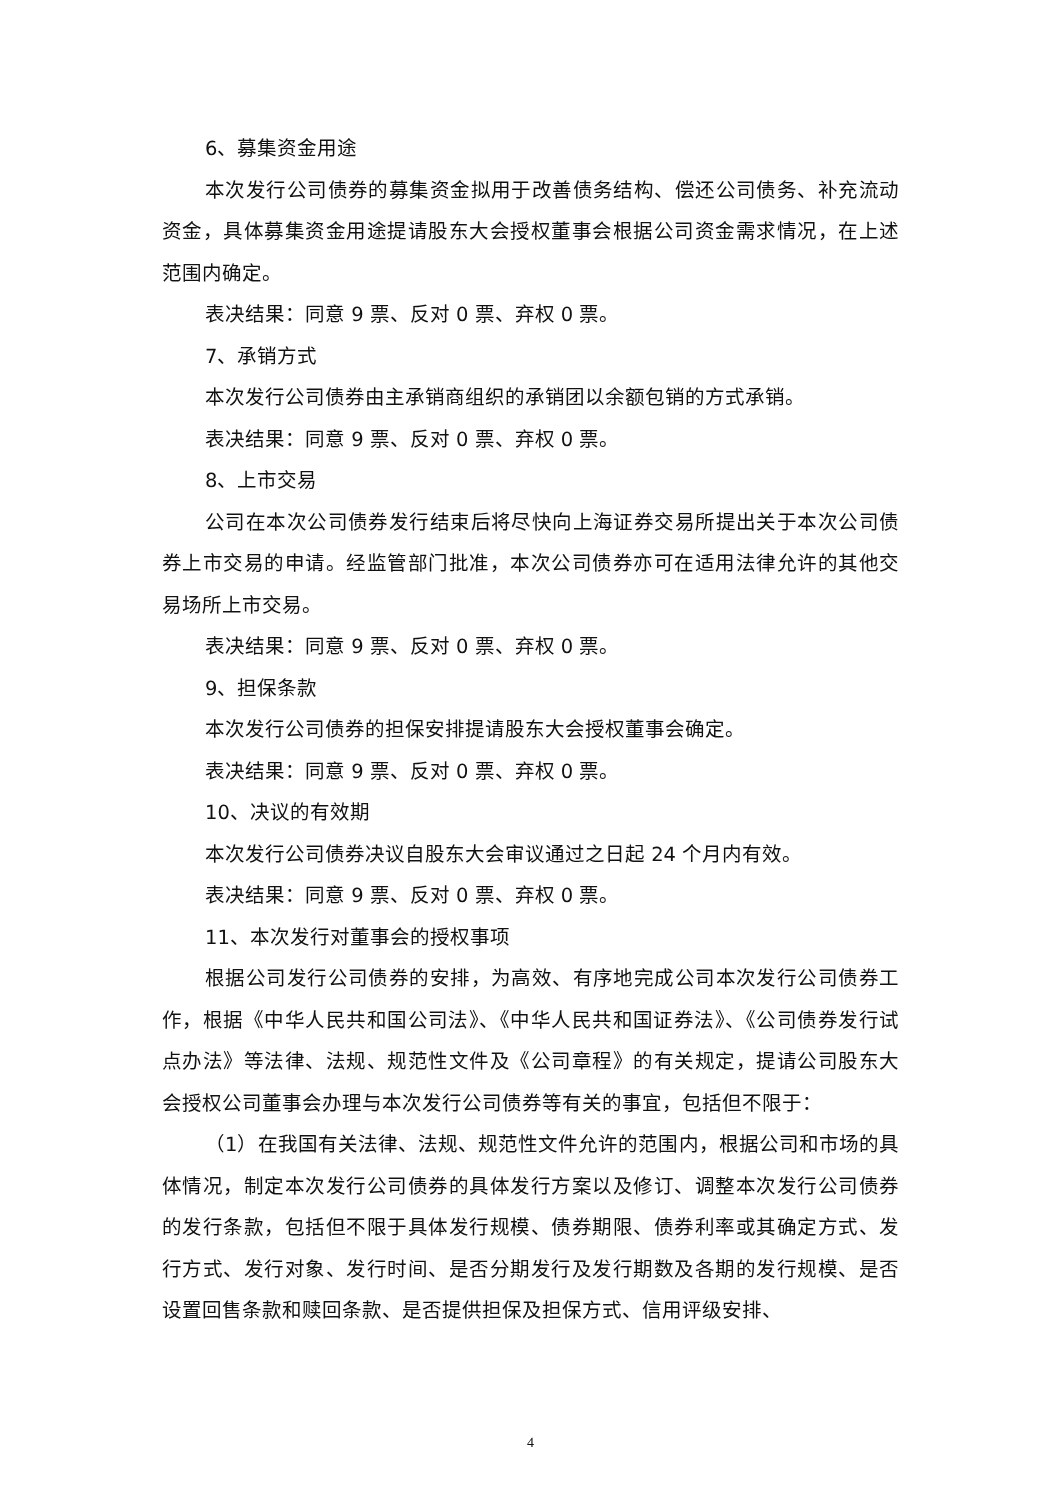6、募集资金用途
本次发行公司债券的募集资金拟用于改善债务结构、偿还公司债务、补充流动资金，具体募集资金用途提请股东大会授权董事会根据公司资金需求情况，在上述范围内确定。
表决结果：同意 9 票、反对 0 票、弃权 0 票。
7、承销方式
本次发行公司债券由主承销商组织的承销团以余额包销的方式承销。
表决结果：同意 9 票、反对 0 票、弃权 0 票。
8、上市交易
公司在本次公司债券发行结束后将尽快向上海证券交易所提出关于本次公司债券上市交易的申请。经监管部门批准，本次公司债券亦可在适用法律允许的其他交易场所上市交易。
表决结果：同意 9 票、反对 0 票、弃权 0 票。
9、担保条款
本次发行公司债券的担保安排提请股东大会授权董事会确定。
表决结果：同意 9 票、反对 0 票、弃权 0 票。
10、决议的有效期
本次发行公司债券决议自股东大会审议通过之日起 24 个月内有效。
表决结果：同意 9 票、反对 0 票、弃权 0 票。
11、本次发行对董事会的授权事项
根据公司发行公司债券的安排，为高效、有序地完成公司本次发行公司债券工作，根据《中华人民共和国公司法》、《中华人民共和国证券法》、《公司债券发行试点办法》等法律、法规、规范性文件及《公司章程》的有关规定，提请公司股东大会授权公司董事会办理与本次发行公司债券等有关的事宜，包括但不限于：
（1）在我国有关法律、法规、规范性文件允许的范围内，根据公司和市场的具体情况，制定本次发行公司债券的具体发行方案以及修订、调整本次发行公司债券的发行条款，包括但不限于具体发行规模、债券期限、债券利率或其确定方式、发行方式、发行对象、发行时间、是否分期发行及发行期数及各期的发行规模、是否设置回售条款和赎回条款、是否提供担保及担保方式、信用评级安排、
4